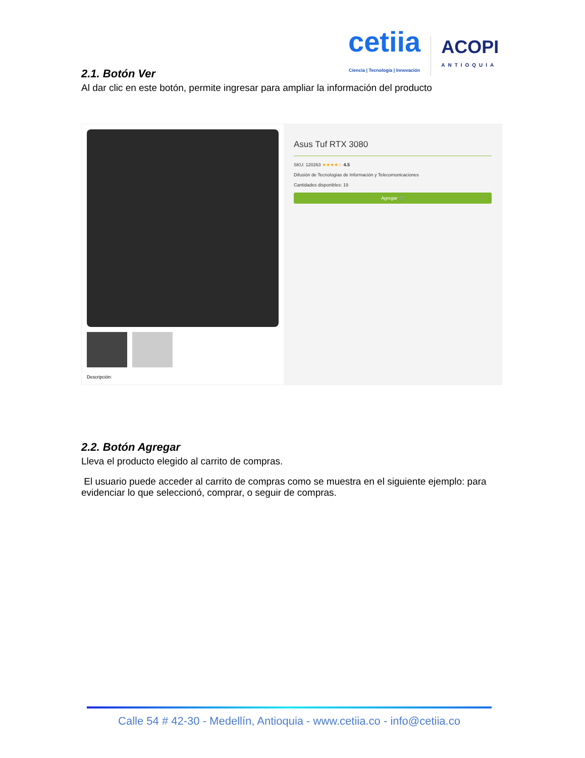cetiia
Ciencia | Tecnología | Innovación
ACOPI
ANTIOQUIA
2.1. Botón Ver
Al dar clic en este botón, permite ingresar para ampliar la información del producto
Descripción:
Asus Tuf RTX 3080
SKU: 120263 ★★★★☆ 4.5
Difusión de Tecnologías de Información y Telecomunicaciones
Cantidades disponibles: 19
Agregar 🛒
2.2. Botón Agregar
Lleva el producto elegido al carrito de compras.
El usuario puede acceder al carrito de compras como se muestra en el siguiente ejemplo: para evidenciar lo que seleccionó, comprar, o seguir de compras.
Calle 54 # 42-30 - Medellín, Antioquia - www.cetiia.co - info@cetiia.co